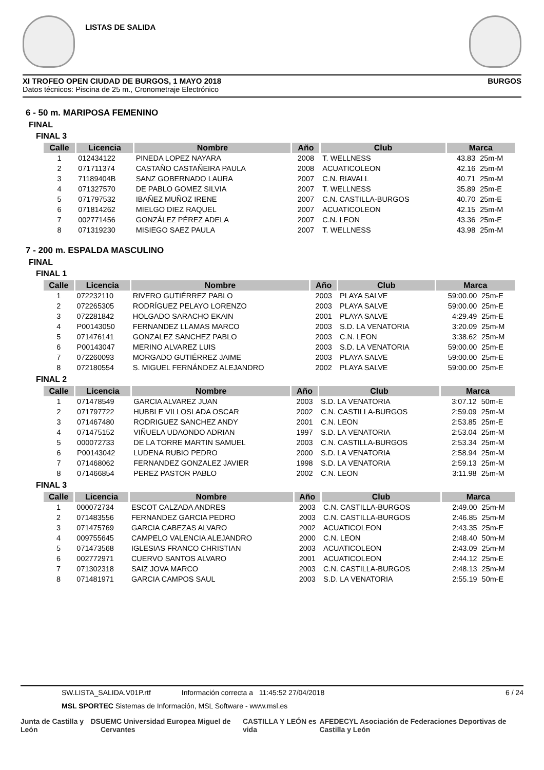LISTAS DE SALIDA
XI TROFEO OPEN CIUDAD DE BURGOS, 1 MAYO 2018 BURGOS
Datos técnicos: Piscina de 25 m., Cronometraje Electrónico
6 - 50 m. MARIPOSA FEMENINO
FINAL
FINAL 3
| Calle | Licencia | Nombre | Año | Club | Marca | |
| --- | --- | --- | --- | --- | --- | --- |
| 1 | 012434122 | PINEDA LOPEZ NAYARA | 2008 | T. WELLNESS | 43.83 | 25m-M |
| 2 | 071711374 | CASTAÑO CASTAÑEIRA PAULA | 2008 | ACUATICOLEON | 42.16 | 25m-M |
| 3 | 71189404B | SANZ GOBERNADO LAURA | 2007 | C.N. RIAVALL | 40.71 | 25m-M |
| 4 | 071327570 | DE PABLO GOMEZ SILVIA | 2007 | T. WELLNESS | 35.89 | 25m-E |
| 5 | 071797532 | IBAÑEZ MUÑOZ IRENE | 2007 | C.N. CASTILLA-BURGOS | 40.70 | 25m-E |
| 6 | 071814262 | MIELGO DIEZ RAQUEL | 2007 | ACUATICOLEON | 42.15 | 25m-M |
| 7 | 002771456 | GONZÁLEZ PÉREZ ADELA | 2007 | C.N. LEON | 43.36 | 25m-E |
| 8 | 071319230 | MISIEGO SAEZ PAULA | 2007 | T. WELLNESS | 43.98 | 25m-M |
7 - 200 m. ESPALDA MASCULINO
FINAL
FINAL 1
| Calle | Licencia | Nombre | Año | Club | Marca | |
| --- | --- | --- | --- | --- | --- | --- |
| 1 | 072232110 | RIVERO GUTIÉRREZ PABLO | 2003 | PLAYA SALVE | 59:00.00 | 25m-E |
| 2 | 072265305 | RODRÍGUEZ PELAYO LORENZO | 2003 | PLAYA SALVE | 59:00.00 | 25m-E |
| 3 | 072281842 | HOLGADO SARACHO EKAIN | 2001 | PLAYA SALVE | 4:29.49 | 25m-E |
| 4 | P00143050 | FERNANDEZ LLAMAS MARCO | 2003 | S.D. LA VENATORIA | 3:20.09 | 25m-M |
| 5 | 071476141 | GONZALEZ SANCHEZ PABLO | 2003 | C.N. LEON | 3:38.62 | 25m-M |
| 6 | P00143047 | MERINO ALVAREZ LUIS | 2003 | S.D. LA VENATORIA | 59:00.00 | 25m-E |
| 7 | 072260093 | MORGADO GUTIÉRREZ JAIME | 2003 | PLAYA SALVE | 59:00.00 | 25m-E |
| 8 | 072180554 | S. MIGUEL FERNÁNDEZ ALEJANDRO | 2002 | PLAYA SALVE | 59:00.00 | 25m-E |
FINAL 2
| Calle | Licencia | Nombre | Año | Club | Marca | |
| --- | --- | --- | --- | --- | --- | --- |
| 1 | 071478549 | GARCIA ALVAREZ JUAN | 2003 | S.D. LA VENATORIA | 3:07.12 | 50m-E |
| 2 | 071797722 | HUBBLE VILLOSLADA OSCAR | 2002 | C.N. CASTILLA-BURGOS | 2:59.09 | 25m-M |
| 3 | 071467480 | RODRIGUEZ SANCHEZ ANDY | 2001 | C.N. LEON | 2:53.85 | 25m-E |
| 4 | 071475152 | VIÑUELA UDAONDO ADRIAN | 1997 | S.D. LA VENATORIA | 2:53.04 | 25m-M |
| 5 | 000072733 | DE LA TORRE MARTIN SAMUEL | 2003 | C.N. CASTILLA-BURGOS | 2:53.34 | 25m-M |
| 6 | P00143042 | LUDENA RUBIO PEDRO | 2000 | S.D. LA VENATORIA | 2:58.94 | 25m-M |
| 7 | 071468062 | FERNANDEZ GONZALEZ JAVIER | 1998 | S.D. LA VENATORIA | 2:59.13 | 25m-M |
| 8 | 071466854 | PEREZ PASTOR PABLO | 2002 | C.N. LEON | 3:11.98 | 25m-M |
FINAL 3
| Calle | Licencia | Nombre | Año | Club | Marca | |
| --- | --- | --- | --- | --- | --- | --- |
| 1 | 000072734 | ESCOT CALZADA ANDRES | 2003 | C.N. CASTILLA-BURGOS | 2:49.00 | 25m-M |
| 2 | 071483556 | FERNANDEZ GARCIA PEDRO | 2003 | C.N. CASTILLA-BURGOS | 2:46.85 | 25m-M |
| 3 | 071475769 | GARCIA CABEZAS ALVARO | 2002 | ACUATICOLEON | 2:43.35 | 25m-E |
| 4 | 009755645 | CAMPELO VALENCIA ALEJANDRO | 2000 | C.N. LEON | 2:48.40 | 50m-M |
| 5 | 071473568 | IGLESIAS FRANCO CHRISTIAN | 2003 | ACUATICOLEON | 2:43.09 | 25m-M |
| 6 | 002772971 | CUERVO SANTOS ALVARO | 2001 | ACUATICOLEON | 2:44.12 | 25m-E |
| 7 | 071302318 | SAIZ JOVA MARCO | 2003 | C.N. CASTILLA-BURGOS | 2:48.13 | 25m-M |
| 8 | 071481971 | GARCIA CAMPOS SAUL | 2003 | S.D. LA VENATORIA | 2:55.19 | 50m-E |
SW.LISTA_SALIDA.V01P.rtf Información correcta a 11:45:52 27/04/2018 6 / 24
MSL SPORTEC Sistemas de Información, MSL Software - www.msl.es
Junta de Castilla y León DS UEMC Universidad Europea Miguel de Cervantes CASTILLA Y LEÓN es vida AFEDECYL Asociación de Federaciones Deportivas de Castilla y León